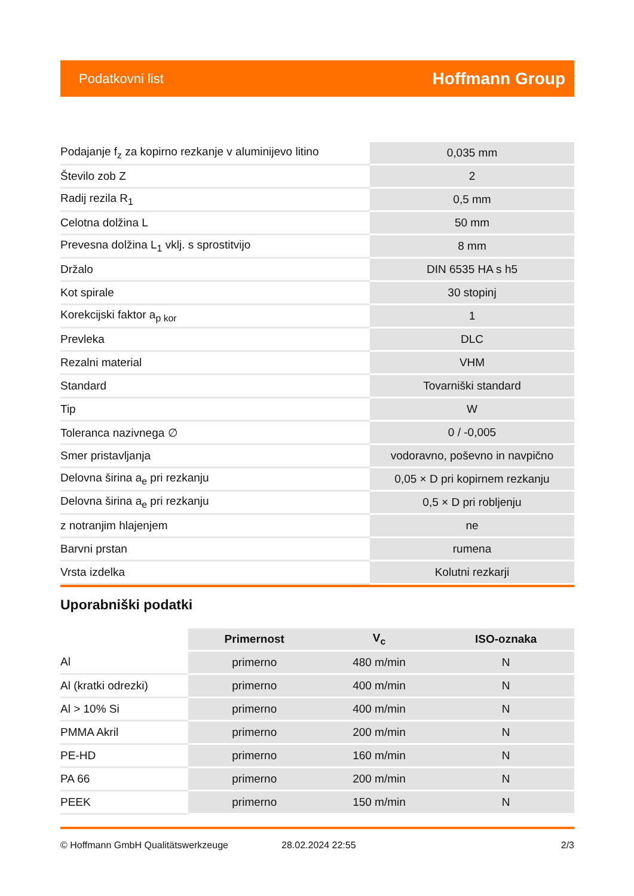Podatkovni list Hoffmann Group
| Podajanje f<sub>z</sub> za kopirno rezkanje v aluminijevo litino | 0,035 mm |
| Število zob Z | 2 |
| Radij rezila R<sub>1</sub> | 0,5 mm |
| Celotna dolžina L | 50 mm |
| Prevesna dolžina L<sub>1</sub> vklj. s sprostitvijo | 8 mm |
| Držalo | DIN 6535 HA s h5 |
| Kot spirale | 30 stopinj |
| Korekcijski faktor a<sub>p kor</sub> | 1 |
| Prevleka | DLC |
| Rezalni material | VHM |
| Standard | Tovarniški standard |
| Tip | W |
| Toleranca nazivnega ∅ | 0 / -0,005 |
| Smer pristavljanja | vodoravno, poševno in navpično |
| Delovna širina a<sub>e</sub> pri rezkanju | 0,05 × D pri kopirnem rezkanju |
| Delovna širina a<sub>e</sub> pri rezkanju | 0,5 × D pri robljenju |
| z notranjim hlajenjem | ne |
| Barvni prstan | rumena |
| Vrsta izdelka | Kolutni rezkarji |
Uporabniški podatki
| | Primernost | V<sub>c</sub> | ISO-oznaka |
| Al | primerno | 480 m/min | N |
| Al (kratki odrezki) | primerno | 400 m/min | N |
| Al > 10% Si | primerno | 400 m/min | N |
| PMMA Akril | primerno | 200 m/min | N |
| PE-HD | primerno | 160 m/min | N |
| PA 66 | primerno | 200 m/min | N |
| PEEK | primerno | 150 m/min | N |
© Hoffmann GmbH Qualitätswerkzeuge 28.02.2024 22:55 2/3